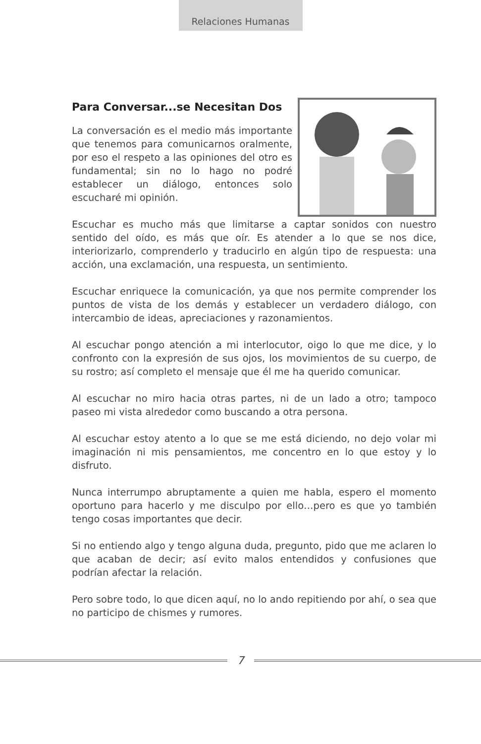Relaciones Humanas
Para Conversar...se Necesitan Dos
La conversación es el medio más importante que tenemos para comunicarnos oralmente, por eso el respeto a las opiniones del otro es fundamental; sin no lo hago no podré establecer un diálogo, entonces solo escucharé mi opinión.
Escuchar es mucho más que limitarse a captar sonidos con nuestro sentido del oído, es más que oír. Es atender a lo que se nos dice, interiorizarlo, comprenderlo y traducirlo en algún tipo de respuesta: una acción, una exclamación, una respuesta, un sentimiento.
Escuchar enriquece la comunicación, ya que nos permite comprender los puntos de vista de los demás y establecer un verdadero diálogo, con intercambio de ideas, apreciaciones y razonamientos.
Al escuchar pongo atención a mi interlocutor, oigo lo que me dice, y lo confronto con la expresión de sus ojos, los movimientos de su cuerpo, de su rostro; así completo el mensaje que él me ha querido comunicar.
Al escuchar no miro hacia otras partes, ni de un lado a otro; tampoco paseo mi vista alrededor como buscando a otra persona.
Al escuchar estoy atento a lo que se me está diciendo, no dejo volar mi imaginación ni mis pensamientos, me concentro en lo que estoy y lo disfruto.
Nunca interrumpo abruptamente a quien me habla, espero el momento oportuno para hacerlo y me disculpo por ello…pero es que yo también tengo cosas importantes que decir.
Si no entiendo algo y tengo alguna duda, pregunto, pido que me aclaren lo que acaban de decir; así evito malos entendidos y confusiones que podrían afectar la relación.
Pero sobre todo, lo que dicen aquí, no lo ando repitiendo por ahí, o sea que no participo de chismes y rumores.
7